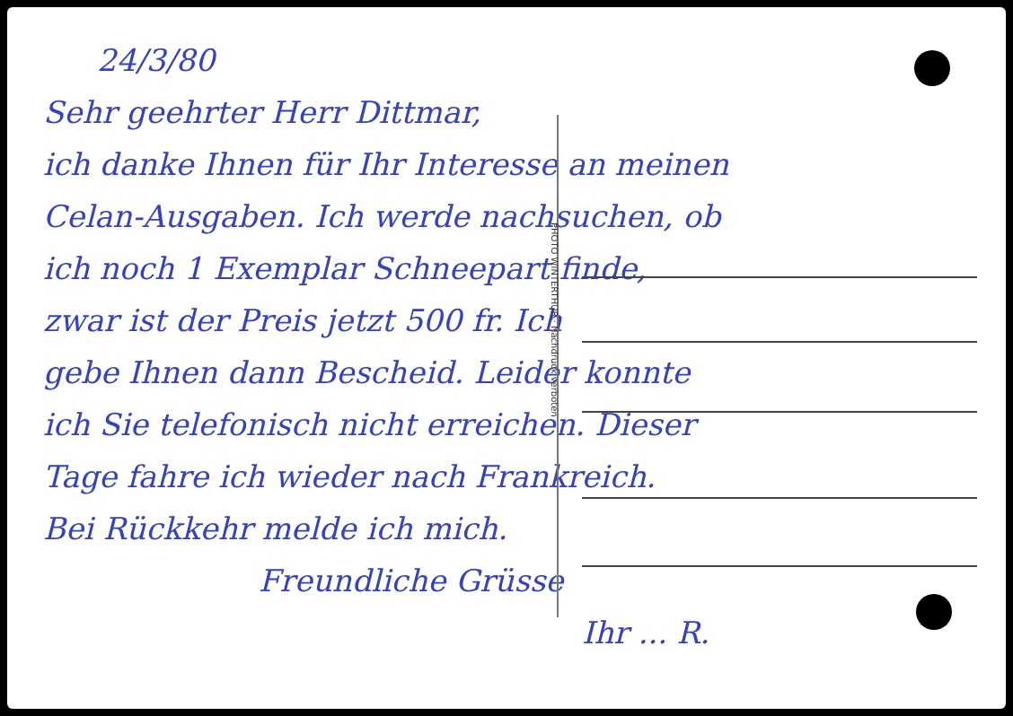24/3/80
Sehr geehrter Herr Dittmar,
ich danke Ihnen für Ihr Interesse an meinen
Celan-Ausgaben. Ich werde nachsuchen, ob
ich noch 1 Exemplar Schneepart finde,
zwar ist der Preis jetzt 500 fr. Ich
gebe Ihnen dann Bescheid. Leider konnte
ich Sie telefonisch nicht erreichen. Dieser
Tage fahre ich wieder nach Frankreich.
Bei Rückkehr melde ich mich.
Freundliche Grüsse
Ihr ... R.
PHOTO WINTERTHUR · Nachdruck verboten